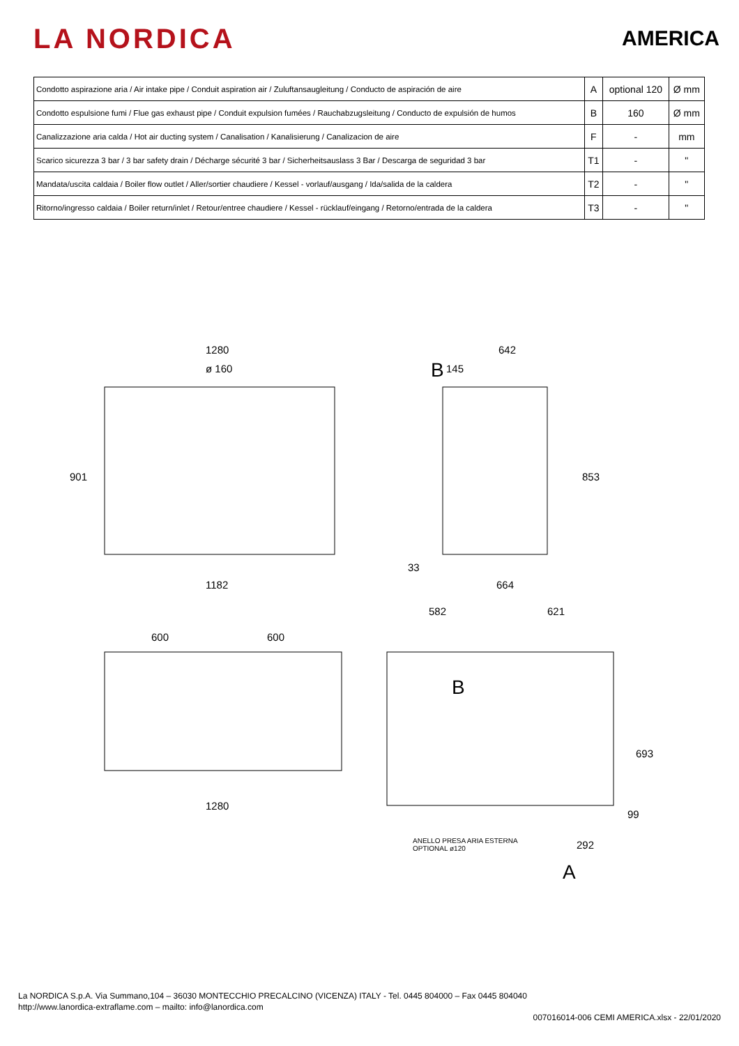LA NORDICA
AMERICA
| Condotto aspirazione aria / Air intake pipe / Conduit aspiration air / Zuluftansaugleitung / Conducto de aspiración de aire | A | optional 120 | Ø mm |
| Condotto espulsione fumi / Flue gas exhaust pipe / Conduit expulsion fumées / Rauchabzugsleitung / Conducto de expulsión de humos | B | 160 | Ø mm |
| Canalizzazione aria calda / Hot air ducting system / Canalisation / Kanalisierung / Canalizacion de aire | F | - | mm |
| Scarico sicurezza 3 bar / 3 bar safety drain / Décharge sécurité 3 bar / Sicherheitsauslass 3 Bar / Descarga de seguridad 3 bar | T1 | - | " |
| Mandata/uscita caldaia / Boiler flow outlet / Aller/sortier chaudiere / Kessel - vorlauf/ausgang / Ida/salida de la caldera | T2 | - | " |
| Ritorno/ingresso caldaia / Boiler return/inlet / Retour/entree chaudiere / Kessel - rücklauf/eingang / Retorno/entrada de la caldera | T3 | - | " |
1280
ø 160
901
1182
642
B 145
853
33
664
600 600
1280
582 621
B
693
99
ANELLO PRESA ARIA ESTERNA
OPTIONAL ø120 292
A
La NORDICA S.p.A. Via Summano,104 – 36030 MONTECCHIO PRECALCINO (VICENZA) ITALY - Tel. 0445 804000 – Fax 0445 804040
http://www.lanordica-extraflame.com – mailto: info@lanordica.com
007016014-006 CEMI AMERICA.xlsx - 22/01/2020